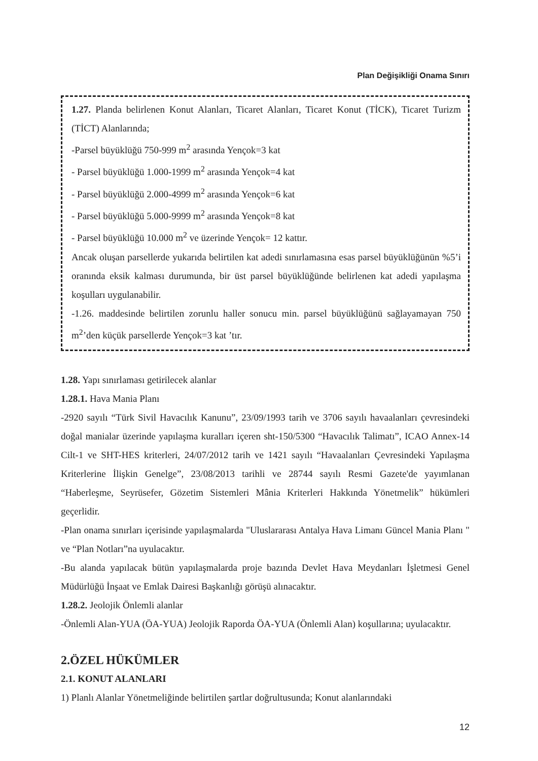Plan Değişikliği Onama Sınırı
1.27. Planda belirlenen Konut Alanları, Ticaret Alanları, Ticaret Konut (TİCK), Ticaret Turizm (TİCT) Alanlarında;
-Parsel büyüklüğü 750-999 m<sup>2</sup> arasında Yençok=3 kat
- Parsel büyüklüğü 1.000-1999 m<sup>2</sup> arasında Yençok=4 kat
- Parsel büyüklüğü 2.000-4999 m<sup>2</sup> arasında Yençok=6 kat
- Parsel büyüklüğü 5.000-9999 m<sup>2</sup> arasında Yençok=8 kat
- Parsel büyüklüğü 10.000 m<sup>2</sup> ve üzerinde Yençok= 12 kattır.
Ancak oluşan parsellerde yukarıda belirtilen kat adedi sınırlamasına esas parsel büyüklüğünün %5’i oranında eksik kalması durumunda, bir üst parsel büyüklüğünde belirlenen kat adedi yapılaşma koşulları uygulanabilir.
-1.26. maddesinde belirtilen zorunlu haller sonucu min. parsel büyüklüğünü sağlayamayan 750 m<sup>2</sup>’den küçük parsellerde Yençok=3 kat ’tır.
1.28. Yapı sınırlaması getirilecek alanlar
1.28.1. Hava Mania Planı
-2920 sayılı “Türk Sivil Havacılık Kanunu”, 23/09/1993 tarih ve 3706 sayılı havaalanları çevresindeki doğal manialar üzerinde yapılaşma kuralları içeren sht-150/5300 “Havacılık Talimatı”, ICAO Annex-14 Cilt-1 ve SHT-HES kriterleri, 24/07/2012 tarih ve 1421 sayılı “Havaalanları Çevresindeki Yapılaşma Kriterlerine İlişkin Genelge”, 23/08/2013 tarihli ve 28744 sayılı Resmi Gazete'de yayımlanan “Haberleşme, Seyrüsefer, Gözetim Sistemleri Mânia Kriterleri Hakkında Yönetmelik” hükümleri geçerlidir.
-Plan onama sınırları içerisinde yapılaşmalarda "Uluslararası Antalya Hava Limanı Güncel Mania Planı " ve “Plan Notları”na uyulacaktır.
-Bu alanda yapılacak bütün yapılaşmalarda proje bazında Devlet Hava Meydanları İşletmesi Genel Müdürlüğü İnşaat ve Emlak Dairesi Başkanlığı görüşü alınacaktır.
1.28.2. Jeolojik Önlemli alanlar
-Önlemli Alan-YUA (ÖA-YUA) Jeolojik Raporda ÖA-YUA (Önlemli Alan) koşullarına; uyulacaktır.
2.ÖZEL HÜKÜMLER
2.1. KONUT ALANLARI
1) Planlı Alanlar Yönetmeliğinde belirtilen şartlar doğrultusunda; Konut alanlarındaki
12